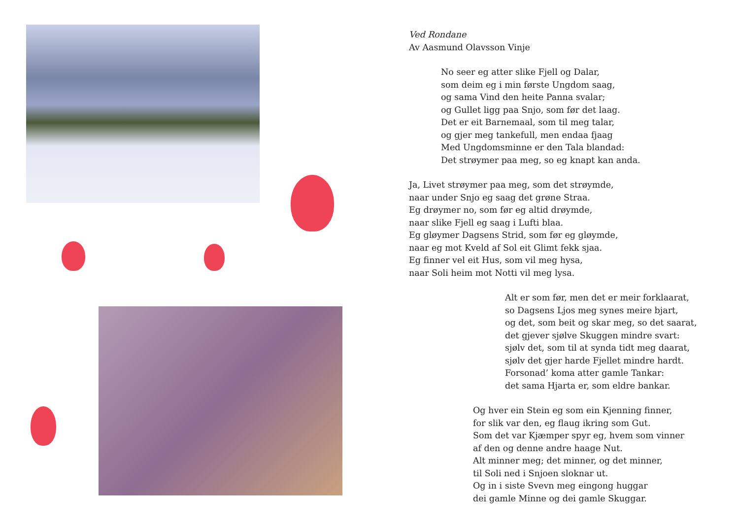Ved Rondane
Av Aasmund Olavsson Vinje
No seer eg atter slike Fjell og Dalar,
som deim eg i min første Ungdom saag,
og sama Vind den heite Panna svalar;
og Gullet ligg paa Snjo, som før det laag.
Det er eit Barnemaal, som til meg talar,
og gjer meg tankefull, men endaa fjaag
Med Ungdomsminne er den Tala blandad:
Det strøymer paa meg, so eg knapt kan anda.
Ja, Livet strøymer paa meg, som det strøymde,
naar under Snjo eg saag det grøne Straa.
Eg drøymer no, som før eg altid drøymde,
naar slike Fjell eg saag i Lufti blaa.
Eg gløymer Dagsens Strid, som før eg gløymde,
naar eg mot Kveld af Sol eit Glimt fekk sjaa.
Eg finner vel eit Hus, som vil meg hysa,
naar Soli heim mot Notti vil meg lysa.
Alt er som før, men det er meir forklaarat,
so Dagsens Ljos meg synes meire bjart,
og det, som beit og skar meg, so det saarat,
det gjever sjølve Skuggen mindre svart:
sjølv det, som til at synda tidt meg daarat,
sjølv det gjer harde Fjellet mindre hardt.
Forsonad’ koma atter gamle Tankar:
det sama Hjarta er, som eldre bankar.
Og hver ein Stein eg som ein Kjenning finner,
for slik var den, eg flaug ikring som Gut.
Som det var Kjæmper spyr eg, hvem som vinner
af den og denne andre haage Nut.
Alt minner meg; det minner, og det minner,
til Soli ned i Snjoen sloknar ut.
Og in i siste Svevn meg eingong huggar
dei gamle Minne og dei gamle Skuggar.